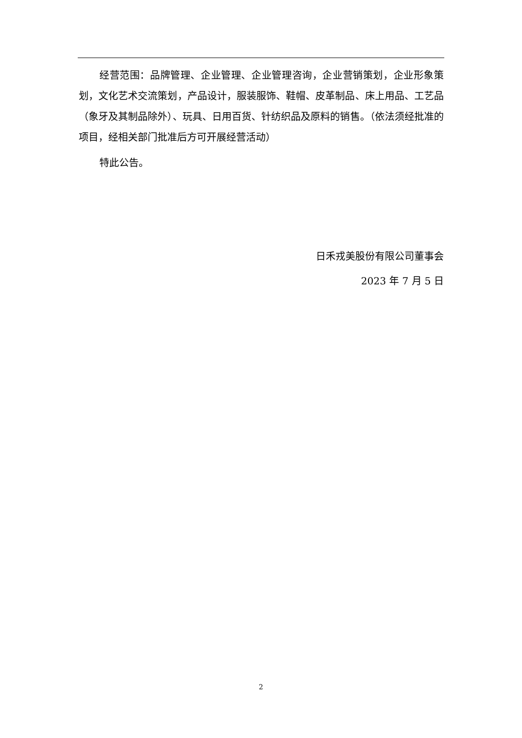经营范围：品牌管理、企业管理、企业管理咨询，企业营销策划，企业形象策划，文化艺术交流策划，产品设计，服装服饰、鞋帽、皮革制品、床上用品、工艺品（象牙及其制品除外）、玩具、日用百货、针纺织品及原料的销售。（依法须经批准的项目，经相关部门批准后方可开展经营活动）
特此公告。
日禾戎美股份有限公司董事会
2023 年 7 月 5 日
2